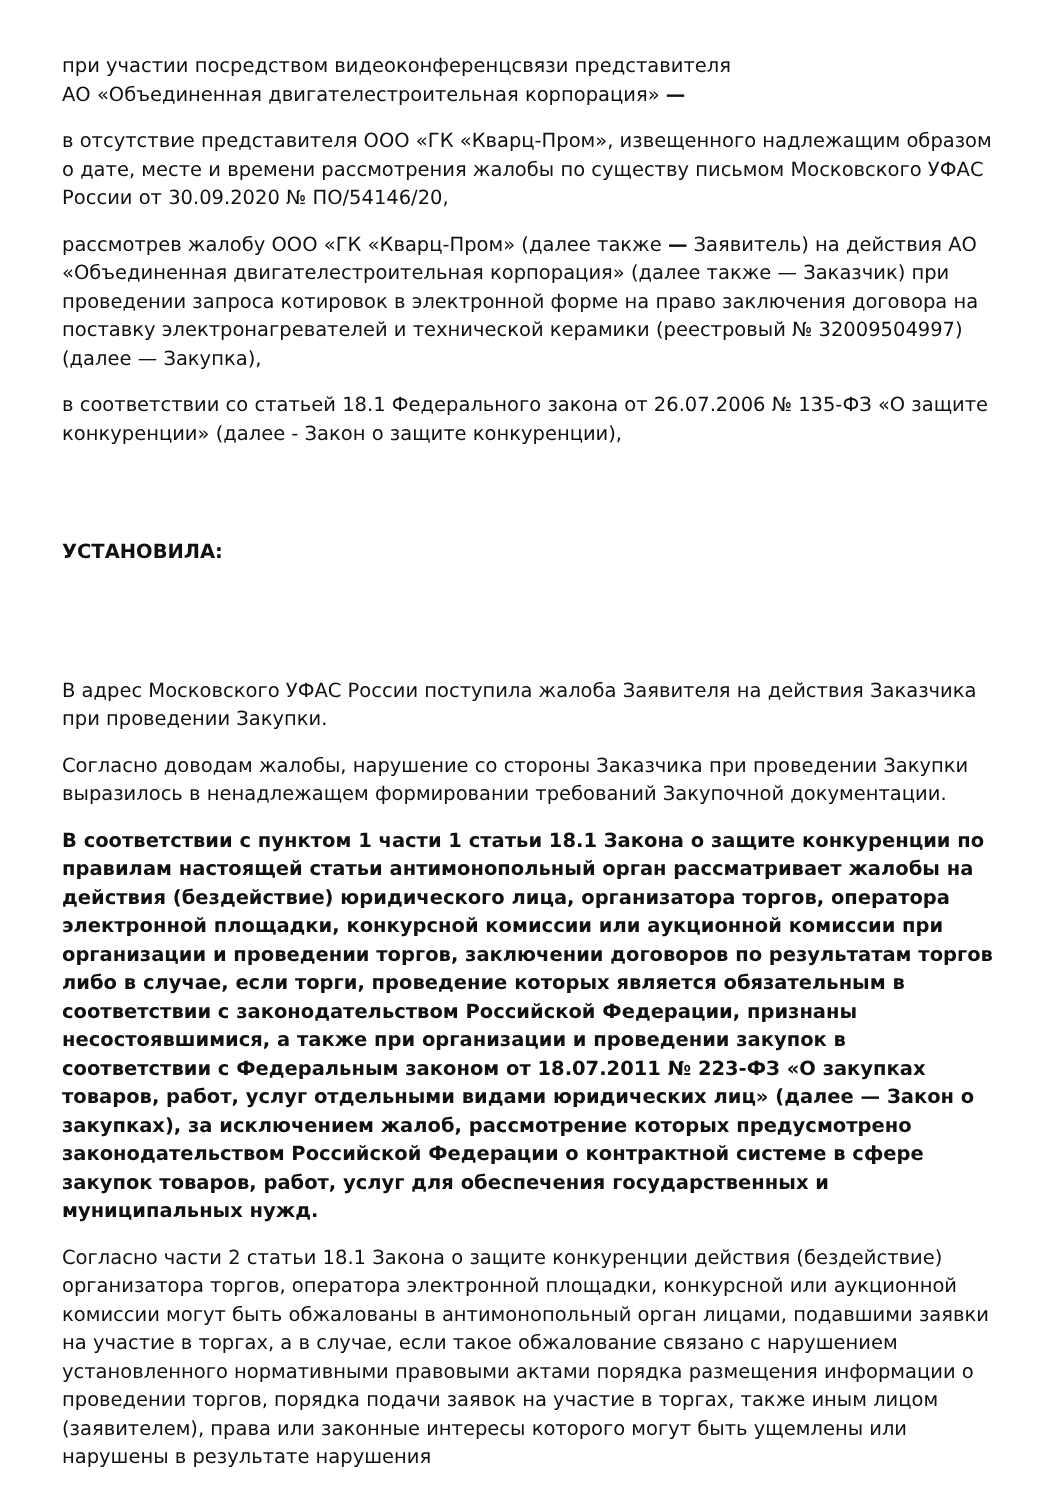при участии посредством видеоконференцсвязи представителя
АО «Объединенная двигателестроительная корпорация» —
в отсутствие представителя ООО «ГК «Кварц-Пром», извещенного надлежащим образом о дате, месте и времени рассмотрения жалобы по существу письмом Московского УФАС России от 30.09.2020 № ПО/54146/20,
рассмотрев жалобу ООО «ГК «Кварц-Пром» (далее также — Заявитель) на действия АО «Объединенная двигателестроительная корпорация» (далее также — Заказчик) при проведении запроса котировок в электронной форме на право заключения договора на поставку электронагревателей и технической керамики (реестровый № 32009504997) (далее — Закупка),
в соответствии со статьей 18.1 Федерального закона от 26.07.2006 № 135-ФЗ «О защите конкуренции» (далее - Закон о защите конкуренции),
УСТАНОВИЛА:
В адрес Московского УФАС России поступила жалоба Заявителя на действия Заказчика при проведении Закупки.
Согласно доводам жалобы, нарушение со стороны Заказчика при проведении Закупки выразилось в ненадлежащем формировании требований Закупочной документации.
В соответствии с пунктом 1 части 1 статьи 18.1 Закона о защите конкуренции по правилам настоящей статьи антимонопольный орган рассматривает жалобы на действия (бездействие) юридического лица, организатора торгов, оператора электронной площадки, конкурсной комиссии или аукционной комиссии при организации и проведении торгов, заключении договоров по результатам торгов либо в случае, если торги, проведение которых является обязательным в соответствии с законодательством Российской Федерации, признаны несостоявшимися, а также при организации и проведении закупок в соответствии с Федеральным законом от 18.07.2011 № 223-ФЗ «О закупках товаров, работ, услуг отдельными видами юридических лиц» (далее — Закон о закупках), за исключением жалоб, рассмотрение которых предусмотрено законодательством Российской Федерации о контрактной системе в сфере закупок товаров, работ, услуг для обеспечения государственных и муниципальных нужд.
Согласно части 2 статьи 18.1 Закона о защите конкуренции действия (бездействие) организатора торгов, оператора электронной площадки, конкурсной или аукционной комиссии могут быть обжалованы в антимонопольный орган лицами, подавшими заявки на участие в торгах, а в случае, если такое обжалование связано с нарушением установленного нормативными правовыми актами порядка размещения информации о проведении торгов, порядка подачи заявок на участие в торгах, также иным лицом (заявителем), права или законные интересы которого могут быть ущемлены или нарушены в результате нарушения